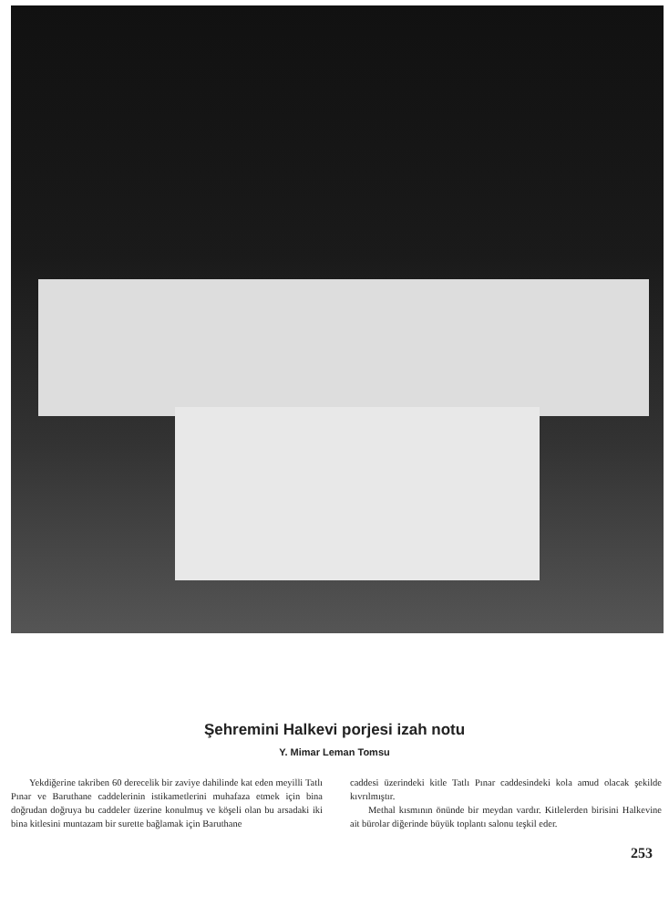Şehremini Halkevi porjesi izah notu
Y. Mimar Leman Tomsu
Yekdiğerine takriben 60 derecelik bir zaviye dahilinde kat eden meyilli Tatlı Pınar ve Baruthane caddelerinin istikametlerini muhafaza etmek için bina doğrudan doğruya bu caddeler üzerine konulmuş ve köşeli olan bu arsadaki iki bina kitlesini muntazam bir surette bağlamak için Baruthane
caddesi üzerindeki kitle Tatlı Pınar caddesindeki kola amud olacak şekilde kıvrılmıştır.
Methal kısmının önünde bir meydan vardır. Kitlelerden birisini Halkevine ait bürolar diğerinde büyük toplantı salonu teşkil eder.
253